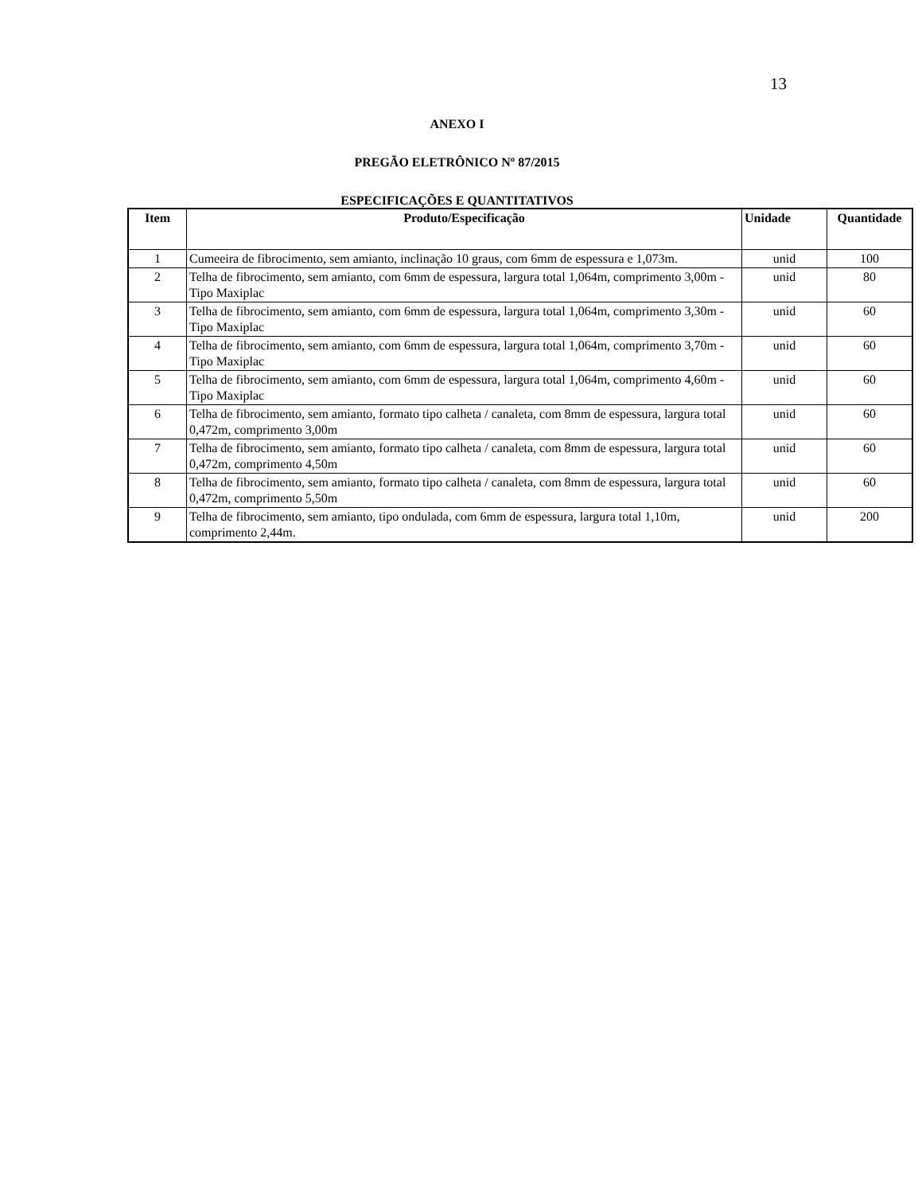13
ANEXO I
PREGÃO ELETRÔNICO Nº 87/2015
ESPECIFICAÇÕES E QUANTITATIVOS
| Item | Produto/Especificação | Unidade | Quantidade |
| --- | --- | --- | --- |
| 1 | Cumeeira de fibrocimento, sem amianto, inclinação 10 graus, com 6mm de espessura e 1,073m. | unid | 100 |
| 2 | Telha de fibrocimento, sem amianto, com 6mm de espessura, largura total 1,064m, comprimento 3,00m - Tipo Maxiplac | unid | 80 |
| 3 | Telha de fibrocimento, sem amianto, com 6mm de espessura, largura total 1,064m, comprimento 3,30m - Tipo Maxiplac | unid | 60 |
| 4 | Telha de fibrocimento, sem amianto, com 6mm de espessura, largura total 1,064m, comprimento 3,70m - Tipo Maxiplac | unid | 60 |
| 5 | Telha de fibrocimento, sem amianto, com 6mm de espessura, largura total 1,064m, comprimento 4,60m - Tipo Maxiplac | unid | 60 |
| 6 | Telha de fibrocimento, sem amianto, formato tipo calheta / canaleta, com 8mm de espessura, largura total 0,472m, comprimento 3,00m | unid | 60 |
| 7 | Telha de fibrocimento, sem amianto, formato tipo calheta / canaleta, com 8mm de espessura, largura total 0,472m, comprimento 4,50m | unid | 60 |
| 8 | Telha de fibrocimento, sem amianto, formato tipo calheta / canaleta, com 8mm de espessura, largura total 0,472m, comprimento 5,50m | unid | 60 |
| 9 | Telha de fibrocimento, sem amianto, tipo ondulada, com 6mm de espessura, largura total 1,10m, comprimento 2,44m. | unid | 200 |